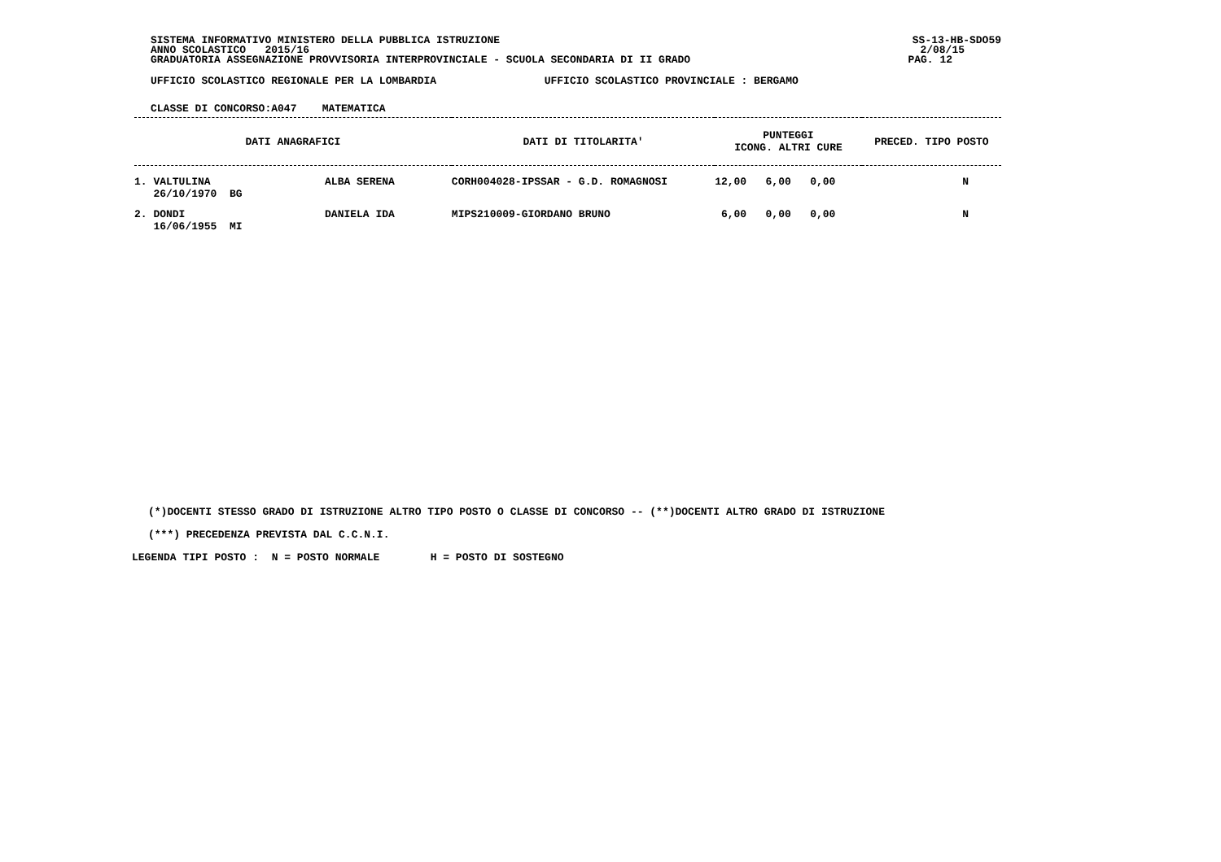SISTEMA INFORMATIVO MINISTERO DELLA PUBBLICA ISTRUZIONE SS-13-HB-SDO59
ANNO SCOLASTICO 2015/16 2/08/15
GRADUATORIA ASSEGNAZIONE PROVVISORIA INTERPROVINCIALE - SCUOLA SECONDARIA DI II GRADO PAG. 12
UFFICIO SCOLASTICO REGIONALE PER LA LOMBARDIA UFFICIO SCOLASTICO PROVINCIALE : BERGAMO
CLASSE DI CONCORSO:A047 MATEMATICA
| DATI ANAGRAFICI | DATI DI TITOLARITA' | PUNTEGGI ICONG. ALTRI CURE | PRECED. TIPO POSTO |
| --- | --- | --- | --- |
| 1. VALTULINA ALBA SERENA 26/10/1970 BG | CORH004028-IPSSAR - G.D. ROMAGNOSI | 12,00 6,00 0,00 | N |
| 2. DONDI DANIELA IDA 16/06/1955 MI | MIPS210009-GIORDANO BRUNO | 6,00 0,00 0,00 | N |
(*)DOCENTI STESSO GRADO DI ISTRUZIONE ALTRO TIPO POSTO O CLASSE DI CONCORSO -- (**)DOCENTI ALTRO GRADO DI ISTRUZIONE
(***) PRECEDENZA PREVISTA DAL C.C.N.I.
LEGENDA TIPI POSTO : N = POSTO NORMALE H = POSTO DI SOSTEGNO